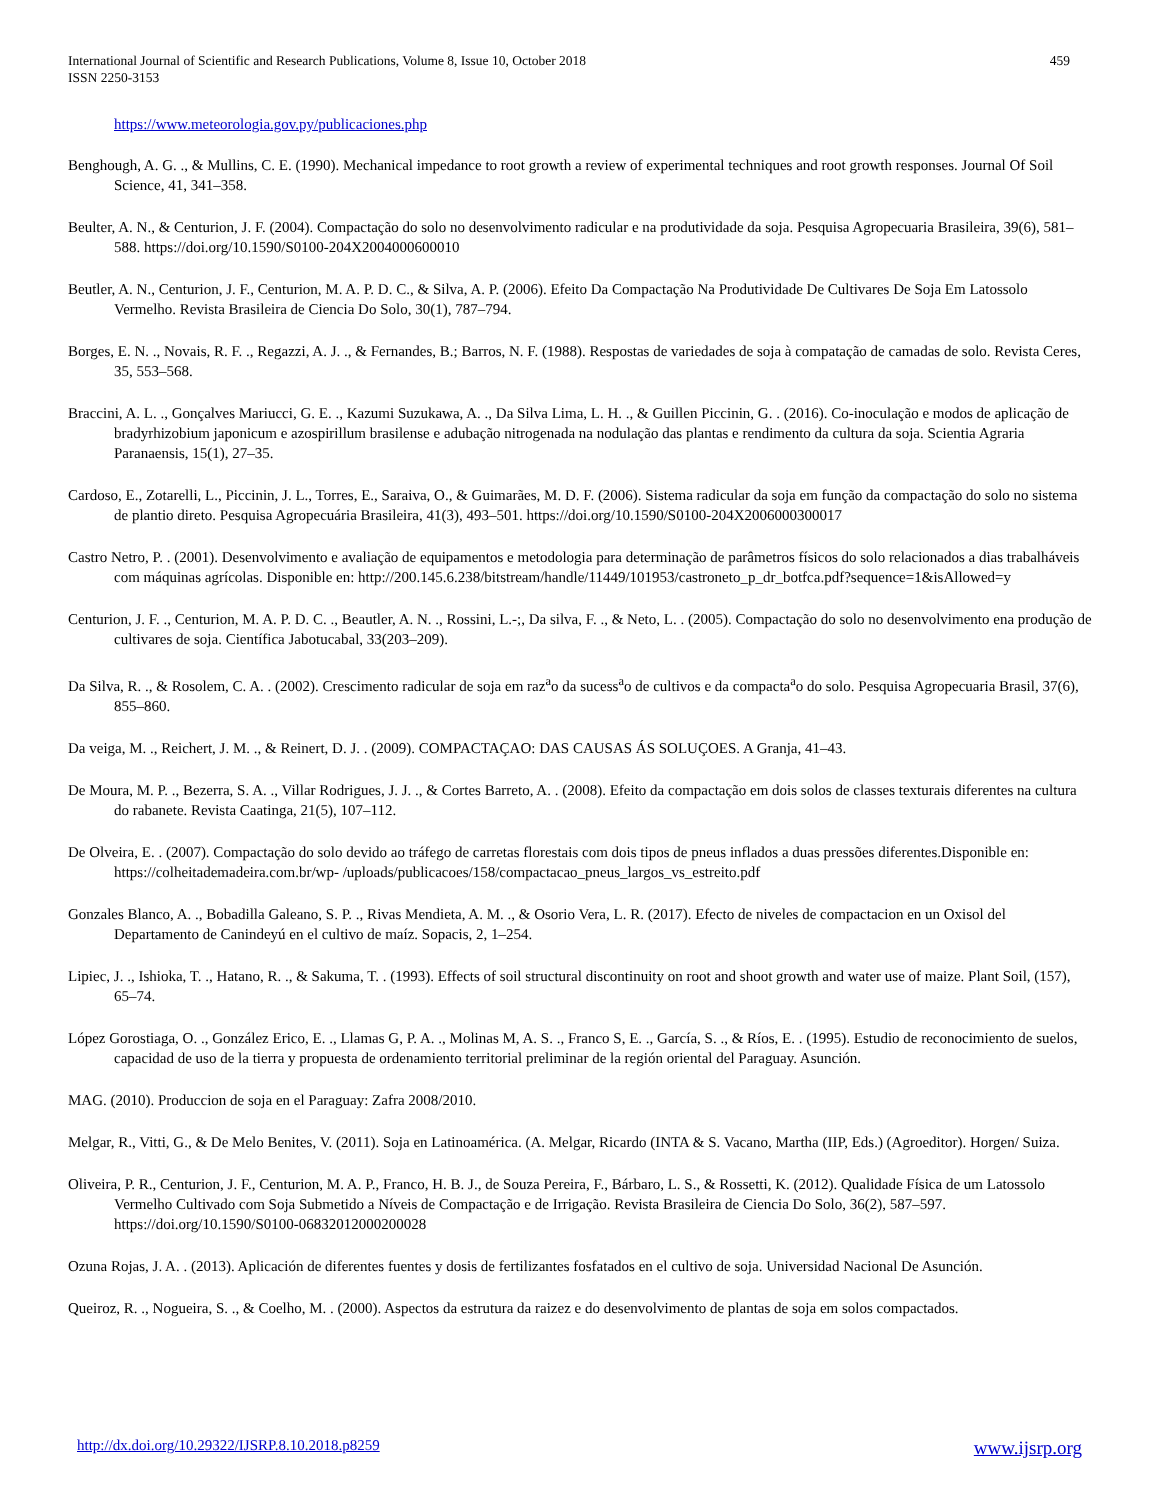International Journal of Scientific and Research Publications, Volume 8, Issue 10, October 2018
ISSN 2250-3153
459
https://www.meteorologia.gov.py/publicaciones.php
Benghough, A. G. ., & Mullins, C. E. (1990). Mechanical impedance to root growth a review of experimental techniques and root growth responses. Journal Of Soil Science, 41, 341–358.
Beulter, A. N., & Centurion, J. F. (2004). Compactação do solo no desenvolvimento radicular e na produtividade da soja. Pesquisa Agropecuaria Brasileira, 39(6), 581–588. https://doi.org/10.1590/S0100-204X2004000600010
Beutler, A. N., Centurion, J. F., Centurion, M. A. P. D. C., & Silva, A. P. (2006). Efeito Da Compactação Na Produtividade De Cultivares De Soja Em Latossolo Vermelho. Revista Brasileira de Ciencia Do Solo, 30(1), 787–794.
Borges, E. N. ., Novais, R. F. ., Regazzi, A. J. ., & Fernandes, B.; Barros, N. F. (1988). Respostas de variedades de soja à compatação de camadas de solo. Revista Ceres, 35, 553–568.
Braccini, A. L. ., Gonçalves Mariucci, G. E. ., Kazumi Suzukawa, A. ., Da Silva Lima, L. H. ., & Guillen Piccinin, G. . (2016). Co-inoculação e modos de aplicação de bradyrhizobium japonicum e azospirillum brasilense e adubação nitrogenada na nodulação das plantas e rendimento da cultura da soja. Scientia Agraria Paranaensis, 15(1), 27–35.
Cardoso, E., Zotarelli, L., Piccinin, J. L., Torres, E., Saraiva, O., & Guimarães, M. D. F. (2006). Sistema radicular da soja em função da compactação do solo no sistema de plantio direto. Pesquisa Agropecuária Brasileira, 41(3), 493–501. https://doi.org/10.1590/S0100-204X2006000300017
Castro Netro, P. . (2001). Desenvolvimento e avaliação de equipamentos e metodologia para determinação de parâmetros físicos do solo relacionados a dias trabalháveis com máquinas agrícolas. Disponible en: http://200.145.6.238/bitstream/handle/11449/101953/castroneto_p_dr_botfca.pdf?sequence=1&isAllowed=y
Centurion, J. F. ., Centurion, M. A. P. D. C. ., Beautler, A. N. ., Rossini, L.-;, Da silva, F. ., & Neto, L. . (2005). Compactação do solo no desenvolvimento ena produção de cultivares de soja. Científica Jabotucabal, 33(203–209).
Da Silva, R. ., & Rosolem, C. A. . (2002). Crescimento radicular de soja em raz<sup>a</sup>o da sucess<sup>a</sup>o de cultivos e da compacta<sup>a</sup>o do solo. Pesquisa Agropecuaria Brasil, 37(6), 855–860.
Da veiga, M. ., Reichert, J. M. ., & Reinert, D. J. . (2009). COMPACTAÇAO: DAS CAUSAS ÁS SOLUÇOES. A Granja, 41–43.
De Moura, M. P. ., Bezerra, S. A. ., Villar Rodrigues, J. J. ., & Cortes Barreto, A. . (2008). Efeito da compactação em dois solos de classes texturais diferentes na cultura do rabanete. Revista Caatinga, 21(5), 107–112.
De Olveira, E. . (2007). Compactação do solo devido ao tráfego de carretas florestais com dois tipos de pneus inflados a duas pressões diferentes.Disponible en: https://colheitademadeira.com.br/wp- /uploads/publicacoes/158/compactacao_pneus_largos_vs_estreito.pdf
Gonzales Blanco, A. ., Bobadilla Galeano, S. P. ., Rivas Mendieta, A. M. ., & Osorio Vera, L. R. (2017). Efecto de niveles de compactacion en un Oxisol del Departamento de Canindeyú en el cultivo de maíz. Sopacis, 2, 1–254.
Lipiec, J. ., Ishioka, T. ., Hatano, R. ., & Sakuma, T. . (1993). Effects of soil structural discontinuity on root and shoot growth and water use of maize. Plant Soil, (157), 65–74.
López Gorostiaga, O. ., González Erico, E. ., Llamas G, P. A. ., Molinas M, A. S. ., Franco S, E. ., García, S. ., & Ríos, E. . (1995). Estudio de reconocimiento de suelos, capacidad de uso de la tierra y propuesta de ordenamiento territorial preliminar de la región oriental del Paraguay. Asunción.
MAG. (2010). Produccion de soja en el Paraguay: Zafra 2008/2010.
Melgar, R., Vitti, G., & De Melo Benites, V. (2011). Soja en Latinoamérica. (A. Melgar, Ricardo (INTA & S. Vacano, Martha (IIP, Eds.) (Agroeditor). Horgen/ Suiza.
Oliveira, P. R., Centurion, J. F., Centurion, M. A. P., Franco, H. B. J., de Souza Pereira, F., Bárbaro, L. S., & Rossetti, K. (2012). Qualidade Física de um Latossolo Vermelho Cultivado com Soja Submetido a Níveis de Compactação e de Irrigação. Revista Brasileira de Ciencia Do Solo, 36(2), 587–597. https://doi.org/10.1590/S0100-06832012000200028
Ozuna Rojas, J. A. . (2013). Aplicación de diferentes fuentes y dosis de fertilizantes fosfatados en el cultivo de soja. Universidad Nacional De Asunción.
Queiroz, R. ., Nogueira, S. ., & Coelho, M. . (2000). Aspectos da estrutura da raizez e do desenvolvimento de plantas de soja em solos compactados.
http://dx.doi.org/10.29322/IJSRP.8.10.2018.p8259 www.ijsrp.org